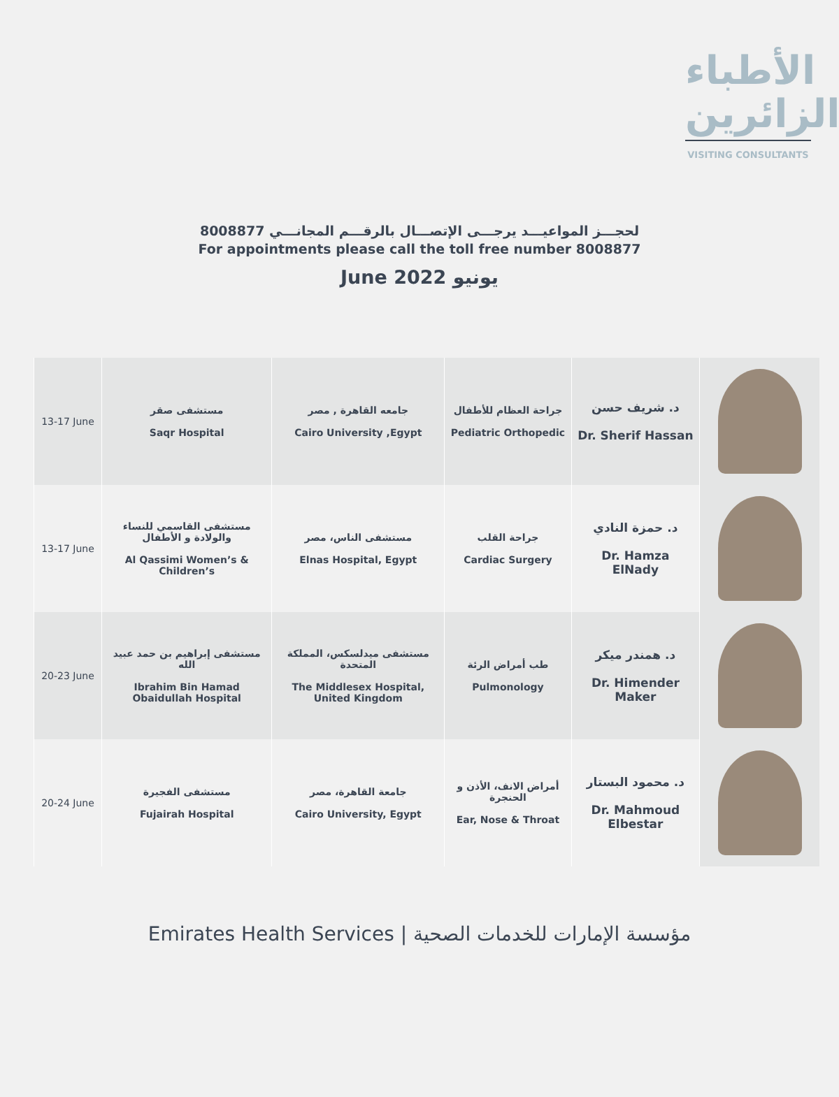الأطباء الزائرين
VISITING CONSULTANTS
لحجـــز المواعيـــد يرجـــى الإتصـــال بالرقـــم المجانـــي 8008877
For appointments please call the toll free number 8008877
June 2022 يونيو
| 13-17 June | مستشفى صقر Saqr Hospital | جامعه القاهرة , مصر Cairo University ,Egypt | جراحة العظام للأطفال Pediatric Orthopedic | د. شريف حسن Dr. Sherif Hassan | |
| 13-17 June | مستشفى القاسمي للنساء والولادة و الأطفال Al Qassimi Women’s & Children’s | مستشفى الناس، مصر Elnas Hospital, Egypt | جراحة القلب Cardiac Surgery | د. حمزة النادي Dr. Hamza ElNady | |
| 20-23 June | مستشفى إبراهيم بن حمد عبيد الله Ibrahim Bin Hamad Obaidullah Hospital | مستشفى ميدلسكس، المملكة المتحدة The Middlesex Hospital, United Kingdom | طب أمراض الرئة Pulmonology | د. همندر ميكر Dr. Himender Maker | |
| 20-24 June | مستشفى الفجيرة Fujairah Hospital | جامعة القاهرة، مصر Cairo University, Egypt | أمراض الانف، الأذن و الحنجرة Ear, Nose & Throat | د. محمود البستار Dr. Mahmoud Elbestar | |
Emirates Health Services | مؤسسة الإمارات للخدمات الصحية